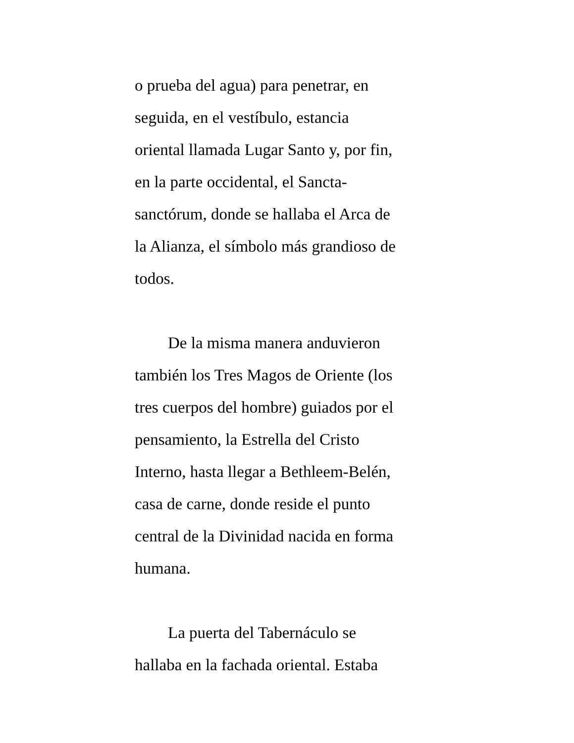o prueba del agua) para penetrar, en
seguida, en el vestíbulo, estancia
oriental llamada Lugar Santo y, por fin,
en la parte occidental, el Sancta-
sanctórum, donde se hallaba el Arca de
la Alianza, el símbolo más grandioso de
todos.
De la misma manera anduvieron
también los Tres Magos de Oriente (los
tres cuerpos del hombre) guiados por el
pensamiento, la Estrella del Cristo
Interno, hasta llegar a Bethleem-Belén,
casa de carne, donde reside el punto
central de la Divinidad nacida en forma
humana.
La puerta del Tabernáculo se
hallaba en la fachada oriental. Estaba